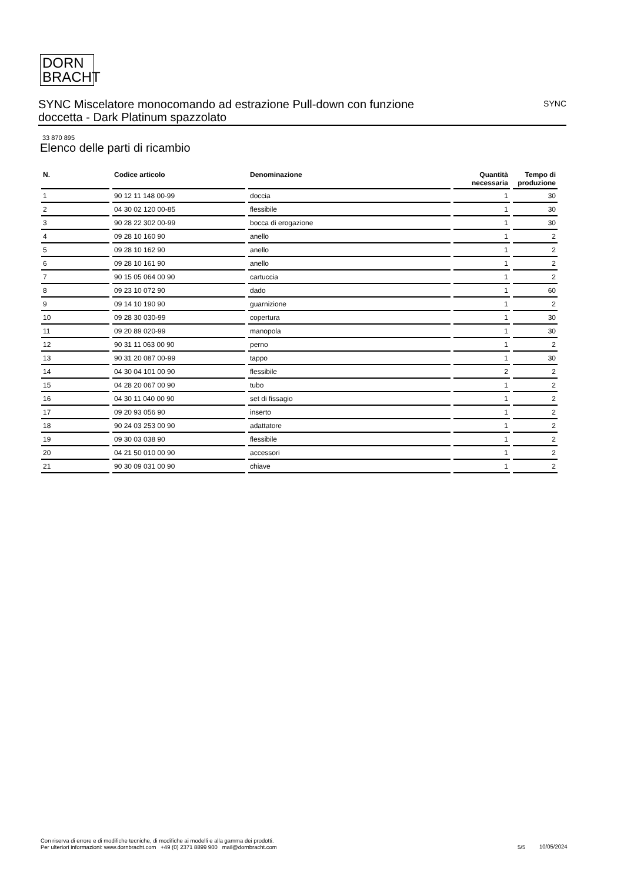DORN
BRACHT
SYNC Miscelatore monocomando ad estrazione Pull-down con funzione doccetta - Dark Platinum spazzolato
SYNC
33 870 895
Elenco delle parti di ricambio
| N. | Codice articolo | Denominazione | Quantità necessaria | Tempo di produzione |
| --- | --- | --- | --- | --- |
| 1 | 90 12 11 148 00-99 | doccia | 1 | 30 |
| 2 | 04 30 02 120 00-85 | flessibile | 1 | 30 |
| 3 | 90 28 22 302 00-99 | bocca di erogazione | 1 | 30 |
| 4 | 09 28 10 160 90 | anello | 1 | 2 |
| 5 | 09 28 10 162 90 | anello | 1 | 2 |
| 6 | 09 28 10 161 90 | anello | 1 | 2 |
| 7 | 90 15 05 064 00 90 | cartuccia | 1 | 2 |
| 8 | 09 23 10 072 90 | dado | 1 | 60 |
| 9 | 09 14 10 190 90 | guarnizione | 1 | 2 |
| 10 | 09 28 30 030-99 | copertura | 1 | 30 |
| 11 | 09 20 89 020-99 | manopola | 1 | 30 |
| 12 | 90 31 11 063 00 90 | perno | 1 | 2 |
| 13 | 90 31 20 087 00-99 | tappo | 1 | 30 |
| 14 | 04 30 04 101 00 90 | flessibile | 2 | 2 |
| 15 | 04 28 20 067 00 90 | tubo | 1 | 2 |
| 16 | 04 30 11 040 00 90 | set di fissagio | 1 | 2 |
| 17 | 09 20 93 056 90 | inserto | 1 | 2 |
| 18 | 90 24 03 253 00 90 | adattatore | 1 | 2 |
| 19 | 09 30 03 038 90 | flessibile | 1 | 2 |
| 20 | 04 21 50 010 00 90 | accessori | 1 | 2 |
| 21 | 90 30 09 031 00 90 | chiave | 1 | 2 |
Con riserva di errore e di modifiche tecniche, di modifiche ai modelli e alla gamma dei prodotti.
Per ulteriori informazioni: www.dornbracht.com +49 (0) 2371 8899 900 mail@dornbracht.com
5/5 10/05/2024